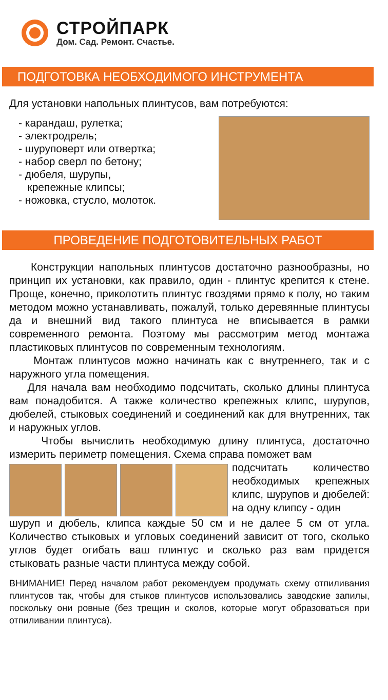СТРОЙПАРК
Дом. Сад. Ремонт. Счастье.
ПОДГОТОВКА НЕОБХОДИМОГО ИНСТРУМЕНТА
Для установки напольных плинтусов, вам потребуются:
- карандаш, рулетка;
- электродрель;
- шуруповерт или отвертка;
- набор сверл по бетону;
- дюбеля, шурупы,
крепежные клипсы;
- ножовка, стусло, молоток.
ПРОВЕДЕНИЕ ПОДГОТОВИТЕЛЬНЫХ РАБОТ
Конструкции напольных плинтусов достаточно разнообразны, но принцип их установки, как правило, один - плинтус крепится к стене. Проще, конечно, приколотить плинтус гвоздями прямо к полу, но таким методом можно устанавливать, пожалуй, только деревянные плинтусы да и внешний вид такого плинтуса не вписывается в рамки современного ремонта. Поэтому мы рассмотрим метод монтажа пластиковых плинтусов по современным технологиям.
Монтаж плинтусов можно начинать как с внутреннего, так и с наружного угла помещения.
Для начала вам необходимо подсчитать, сколько длины плинтуса вам понадобится. А также количество крепежных клипс, шурупов, дюбелей, стыковых соединений и соединений как для внутренних, так и наружных углов.
Чтобы вычислить необходимую длину плинтуса, достаточно измерить периметр помещения. Схема справа поможет вам
подсчитать количество необходимых крепежных клипс, шурупов и дюбелей: на одну клипсу - один
шуруп и дюбель, клипса каждые 50 см и не далее 5 см от угла. Количество стыковых и угловых соединений зависит от того, сколько углов будет огибать ваш плинтус и сколько раз вам придется стыковать разные части плинтуса между собой.
ВНИМАНИЕ! Перед началом работ рекомендуем продумать схему отпиливания плинтусов так, чтобы для стыков плинтусов использовались заводские запилы, поскольку они ровные (без трещин и сколов, которые могут образоваться при отпиливании плинтуса).